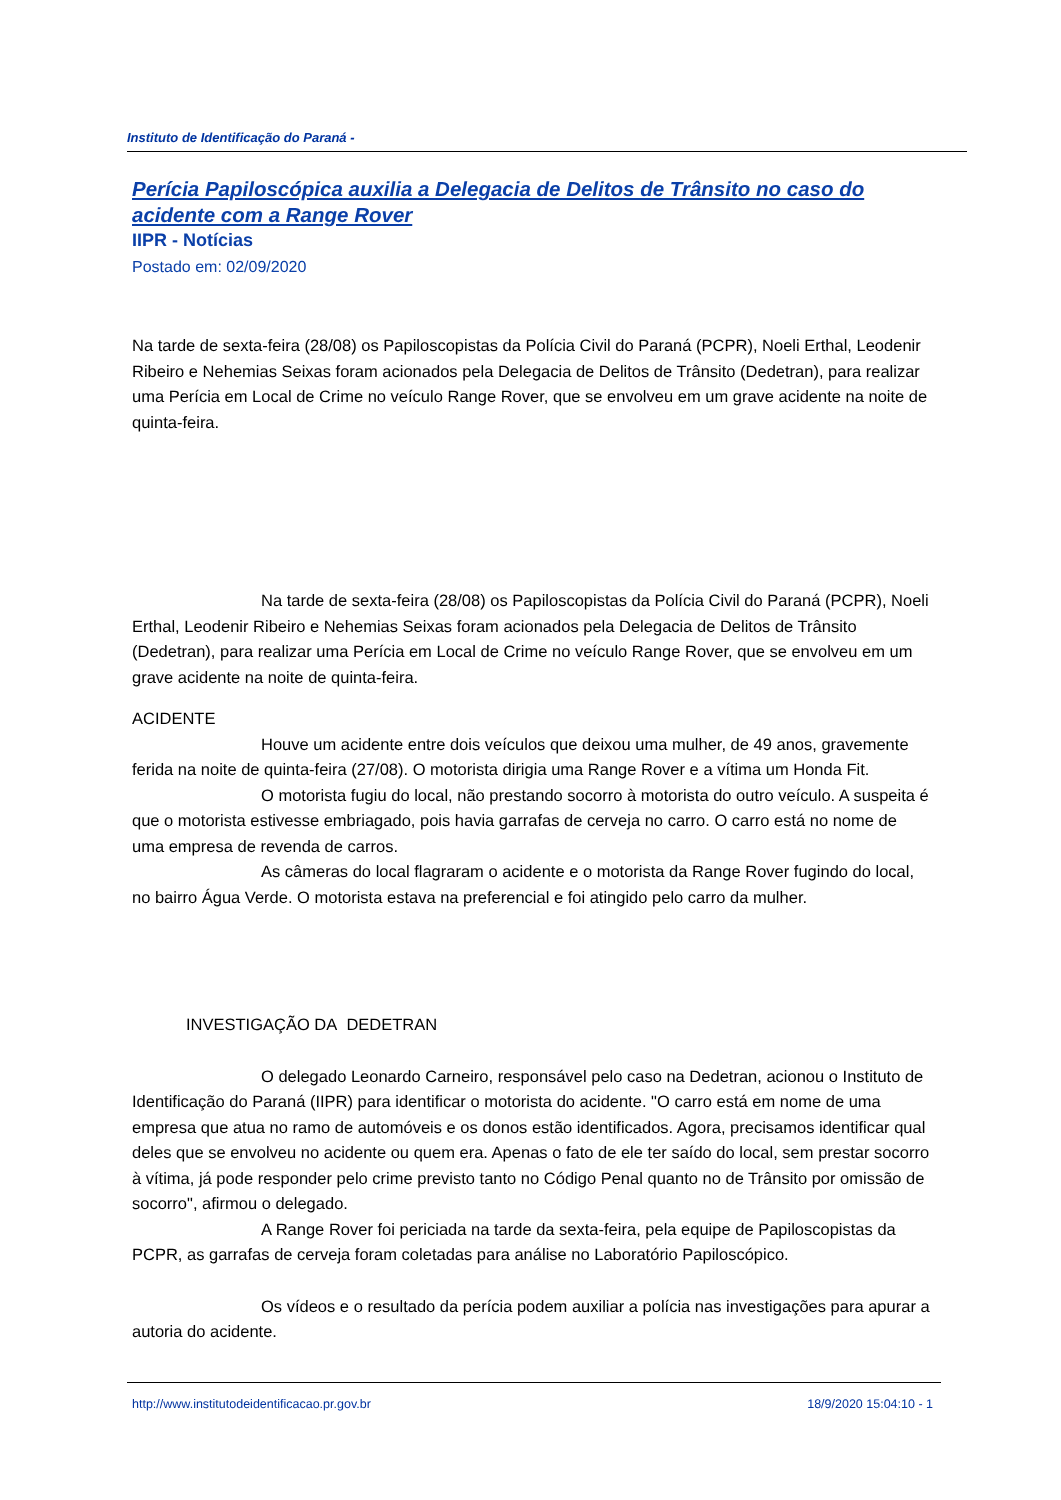Instituto de Identificação do Paraná -
Perícia Papiloscópica auxilia a Delegacia de Delitos de Trânsito no caso do acidente com a Range Rover
IIPR - Notícias
Postado em: 02/09/2020
Na tarde de sexta-feira (28/08) os Papiloscopistas da Polícia Civil do Paraná (PCPR), Noeli Erthal, Leodenir Ribeiro e Nehemias Seixas foram acionados pela Delegacia de Delitos de Trânsito (Dedetran), para realizar uma Perícia em Local de Crime no veículo Range Rover, que se envolveu em um grave acidente na noite de quinta-feira.
Na tarde de sexta-feira (28/08) os Papiloscopistas da Polícia Civil do Paraná (PCPR), Noeli Erthal, Leodenir Ribeiro e Nehemias Seixas foram acionados pela Delegacia de Delitos de Trânsito (Dedetran), para realizar uma Perícia em Local de Crime no veículo Range Rover, que se envolveu em um grave acidente na noite de quinta-feira.
ACIDENTE
Houve um acidente entre dois veículos que deixou uma mulher, de 49 anos, gravemente ferida na noite de quinta-feira (27/08). O motorista dirigia uma Range Rover e a vítima um Honda Fit.
O motorista fugiu do local, não prestando socorro à motorista do outro veículo. A suspeita é que o motorista estivesse embriagado, pois havia garrafas de cerveja no carro. O carro está no nome de uma empresa de revenda de carros.
As câmeras do local flagraram o acidente e o motorista da Range Rover fugindo do local, no bairro Água Verde. O motorista estava na preferencial e foi atingido pelo carro da mulher.
INVESTIGAÇÃO DA DEDETRAN
O delegado Leonardo Carneiro, responsável pelo caso na Dedetran, acionou o Instituto de Identificação do Paraná (IIPR) para identificar o motorista do acidente. "O carro está em nome de uma empresa que atua no ramo de automóveis e os donos estão identificados. Agora, precisamos identificar qual deles que se envolveu no acidente ou quem era. Apenas o fato de ele ter saído do local, sem prestar socorro à vítima, já pode responder pelo crime previsto tanto no Código Penal quanto no de Trânsito por omissão de socorro", afirmou o delegado.
A Range Rover foi periciada na tarde da sexta-feira, pela equipe de Papiloscopistas da PCPR, as garrafas de cerveja foram coletadas para análise no Laboratório Papiloscópico.
Os vídeos e o resultado da perícia podem auxiliar a polícia nas investigações para apurar a autoria do acidente.
http://www.institutodeidentificacao.pr.gov.br 18/9/2020 15:04:10 - 1